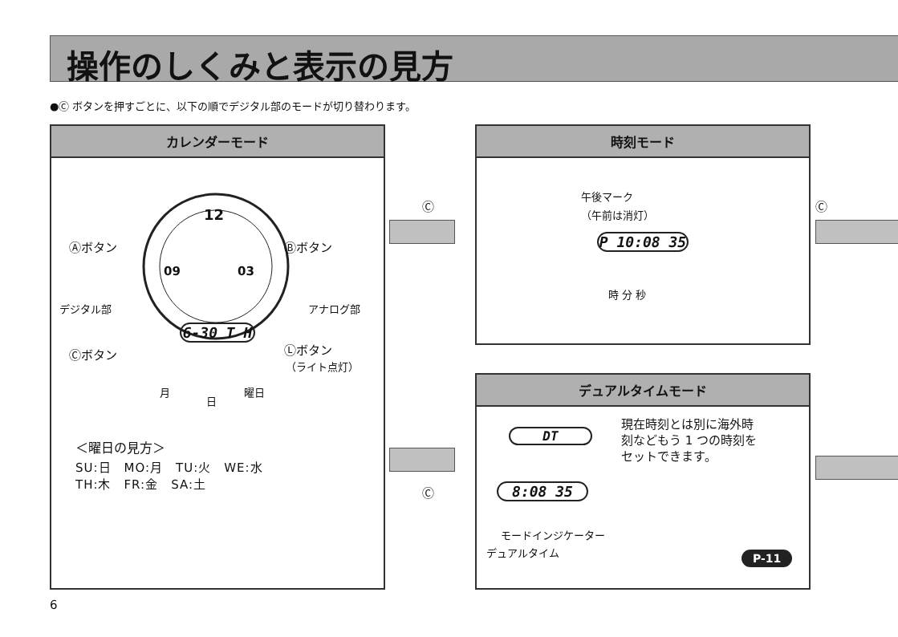操作のしくみと表示の見方
●Ⓒ ボタンを押すごとに、以下の順でデジタル部のモードが切り替わります。
カレンダーモード
12
09 03
6-30 T H
Ⓐボタン Ⓑボタン
デジタル部 アナログ部
Ⓒボタン Ⓛボタン
（ライト点灯）
月
日
曜日
＜曜日の見方＞
SU:日　MO:月　TU:火　WE:水
TH:木　FR:金　SA:土
Ⓒ
Ⓒ
時刻モード
午後マーク
（午前は消灯）
P 10:08 35
時 分 秒
Ⓒ
デュアルタイムモード
DT
8:08 35
現在時刻とは別に海外時
刻などもう 1 つの時刻を
セットできます。
モードインジケーター
デュアルタイム P-11
6